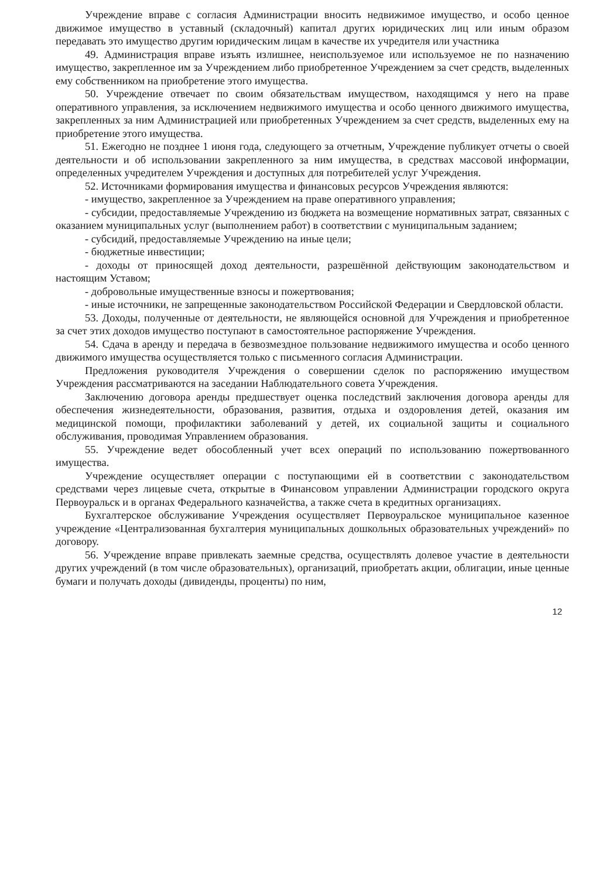Учреждение вправе с согласия Администрации вносить недвижимое имущество, и особо ценное движимое имущество в уставный (складочный) капитал других юридических лиц или иным образом передавать это имущество другим юридическим лицам в качестве их учредителя или участника
49. Администрация вправе изъять излишнее, неиспользуемое или используемое не по назначению имущество, закрепленное им за Учреждением либо приобретенное Учреждением за счет средств, выделенных ему собственником на приобретение этого имущества.
50. Учреждение отвечает по своим обязательствам имуществом, находящимся у него на праве оперативного управления, за исключением недвижимого имущества и особо ценного движимого имущества, закрепленных за ним Администрацией или приобретенных Учреждением за счет средств, выделенных ему на приобретение этого имущества.
51. Ежегодно не позднее 1 июня года, следующего за отчетным, Учреждение публикует отчеты о своей деятельности и об использовании закрепленного за ним имущества, в средствах массовой информации, определенных учредителем Учреждения и доступных для потребителей услуг Учреждения.
52. Источниками формирования имущества и финансовых ресурсов Учреждения являются:
- имущество, закрепленное за Учреждением на праве оперативного управления;
- субсидии, предоставляемые Учреждению из бюджета на возмещение нормативных затрат, связанных с оказанием муниципальных услуг (выполнением работ) в соответствии с муниципальным заданием;
- субсидий, предоставляемые Учреждению на иные цели;
- бюджетные инвестиции;
- доходы от приносящей доход деятельности, разрешённой действующим законодательством и настоящим Уставом;
- добровольные имущественные взносы и пожертвования;
- иные источники, не запрещенные законодательством Российской Федерации и Свердловской области.
53. Доходы, полученные от деятельности, не являющейся основной для Учреждения и приобретенное за счет этих доходов имущество поступают в самостоятельное распоряжение Учреждения.
54. Сдача в аренду и передача в безвозмездное пользование недвижимого имущества и особо ценного движимого имущества осуществляется только с письменного согласия Администрации.
Предложения руководителя Учреждения о совершении сделок по распоряжению имуществом Учреждения рассматриваются на заседании Наблюдательного совета Учреждения.
Заключению договора аренды предшествует оценка последствий заключения договора аренды для обеспечения жизнедеятельности, образования, развития, отдыха и оздоровления детей, оказания им медицинской помощи, профилактики заболеваний у детей, их социальной защиты и социального обслуживания, проводимая Управлением образования.
55. Учреждение ведет обособленный учет всех операций по использованию пожертвованного имущества.
Учреждение осуществляет операции с поступающими ей в соответствии с законодательством средствами через лицевые счета, открытые в Финансовом управлении Администрации городского округа Первоуральск и в органах Федерального казначейства, а также счета в кредитных организациях.
Бухгалтерское обслуживание Учреждения осуществляет Первоуральское муниципальное казенное учреждение «Централизованная бухгалтерия муниципальных дошкольных образовательных учреждений» по договору.
56. Учреждение вправе привлекать заемные средства, осуществлять долевое участие в деятельности других учреждений (в том числе образовательных), организаций, приобретать акции, облигации, иные ценные бумаги и получать доходы (дивиденды, проценты) по ним,
12